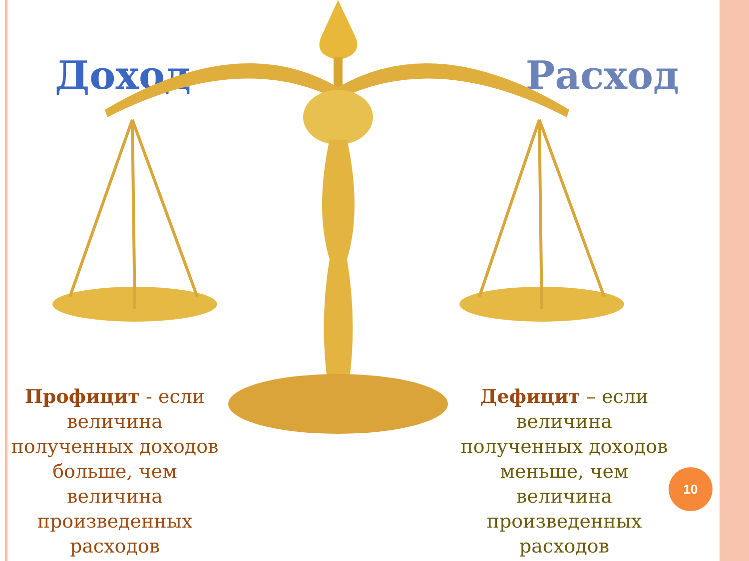Доход Расход
Профицит - если величина полученных доходов больше, чем величина произведенных расходов
Дефицит – если величина полученных доходов меньше, чем величина произведенных расходов
10